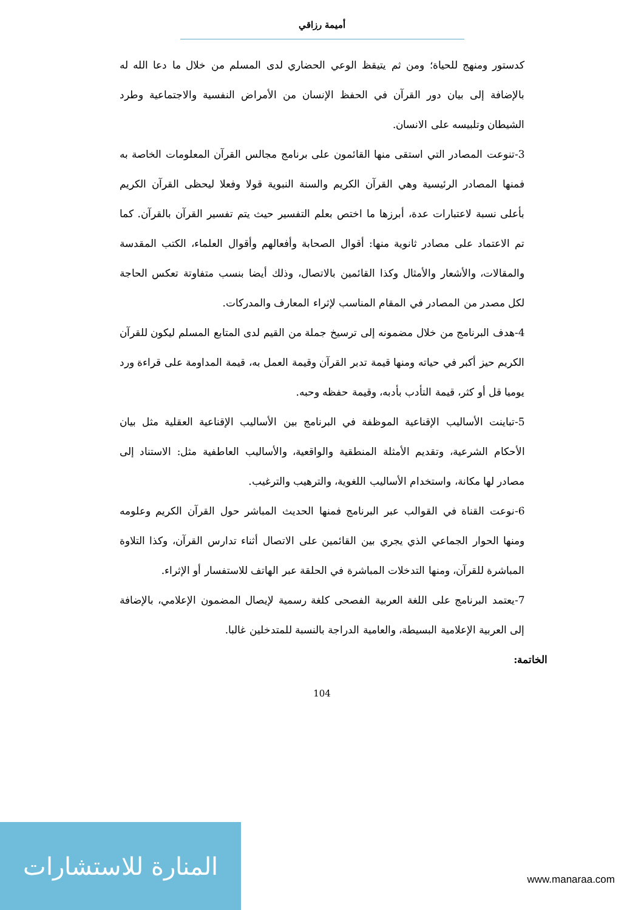أميمة رزاقي
كدستور ومنهج للحياة؛ ومن ثم يتيقظ الوعي الحضاري لدى المسلم من خلال ما دعا الله له بالإضافة إلى بيان دور القرآن في الحفظ الإنسان من الأمراض النفسية والاجتماعية وطرد الشيطان وتلبيسه على الانسان.
3-تنوعت المصادر التي استقى منها القائمون على برنامج مجالس القرآن المعلومات الخاصة به فمنها المصادر الرئيسية وهي القرآن الكريم والسنة النبوية قولا وفعلا ليحظى القرآن الكريم بأعلى نسبة لاعتبارات عدة، أبرزها ما اختص بعلم التفسير حيث يتم تفسير القرآن بالقرآن. كما تم الاعتماد على مصادر ثانوية منها: أقوال الصحابة وأفعالهم وأقوال العلماء، الكتب المقدسة والمقالات، والأشعار والأمثال وكذا القائمين بالاتصال، وذلك أيضا بنسب متفاوتة تعكس الحاجة لكل مصدر من المصادر في المقام المناسب لإثراء المعارف والمدركات.
4-هدف البرنامج من خلال مضمونه إلى ترسيخ جملة من القيم لدى المتابع المسلم ليكون للقرآن الكريم حيز أكبر في حياته ومنها قيمة تدبر القرآن وقيمة العمل به، قيمة المداومة على قراءة ورد يوميا قل أو كثر، قيمة التأدب بأدبه، وقيمة حفظه وحبه.
5-تباينت الأساليب الإقناعية الموظفة في البرنامج بين الأساليب الإقناعية العقلية مثل بيان الأحكام الشرعية، وتقديم الأمثلة المنطقية والواقعية، والأساليب العاطفية مثل: الاستناد إلى مصادر لها مكانة، واستخدام الأساليب اللغوية، والترهيب والترغيب.
6-نوعت القناة في القوالب عبر البرنامج فمنها الحديث المباشر حول القرآن الكريم وعلومه ومنها الحوار الجماعي الذي يجري بين القائمين على الاتصال أثناء تدارس القرآن، وكذا التلاوة المباشرة للقرآن، ومنها التدخلات المباشرة في الحلقة عبر الهاتف للاستفسار أو الإثراء.
7-يعتمد البرنامج على اللغة العربية الفصحى كلغة رسمية لإيصال المضمون الإعلامي، بالإضافة إلى العربية الإعلامية البسيطة، والعامية الدراجة بالنسبة للمتدخلين غالبا.
الخاتمة:
104
المنارة للاستشارات
www.manaraa.com